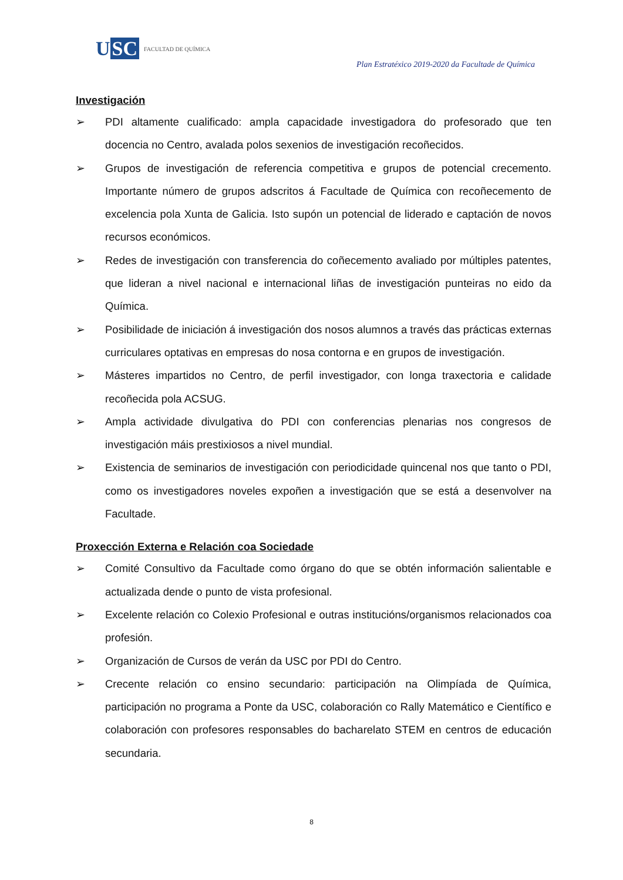U SC
FACULTAD DE QUÍMICA
Plan Estratéxico 2019-2020 da Facultade de Química
Investigación
➢ PDI altamente cualificado: ampla capacidade investigadora do profesorado que ten docencia no Centro, avalada polos sexenios de investigación recoñecidos.
➢ Grupos de investigación de referencia competitiva e grupos de potencial crecemento. Importante número de grupos adscritos á Facultade de Química con recoñecemento de excelencia pola Xunta de Galicia. Isto supón un potencial de liderado e captación de novos recursos económicos.
➢ Redes de investigación con transferencia do coñecemento avaliado por múltiples patentes, que lideran a nivel nacional e internacional liñas de investigación punteiras no eido da Química.
➢ Posibilidade de iniciación á investigación dos nosos alumnos a través das prácticas externas curriculares optativas en empresas do nosa contorna e en grupos de investigación.
➢ Másteres impartidos no Centro, de perfil investigador, con longa traxectoria e calidade recoñecida pola ACSUG.
➢ Ampla actividade divulgativa do PDI con conferencias plenarias nos congresos de investigación máis prestixiosos a nivel mundial.
➢ Existencia de seminarios de investigación con periodicidade quincenal nos que tanto o PDI, como os investigadores noveles expoñen a investigación que se está a desenvolver na Facultade.
Proxección Externa e Relación coa Sociedade
➢ Comité Consultivo da Facultade como órgano do que se obtén información salientable e actualizada dende o punto de vista profesional.
➢ Excelente relación co Colexio Profesional e outras institucións/organismos relacionados coa profesión.
➢ Organización de Cursos de verán da USC por PDI do Centro.
➢ Crecente relación co ensino secundario: participación na Olimpíada de Química, participación no programa a Ponte da USC, colaboración co Rally Matemático e Científico e colaboración con profesores responsables do bacharelato STEM en centros de educación secundaria.
8